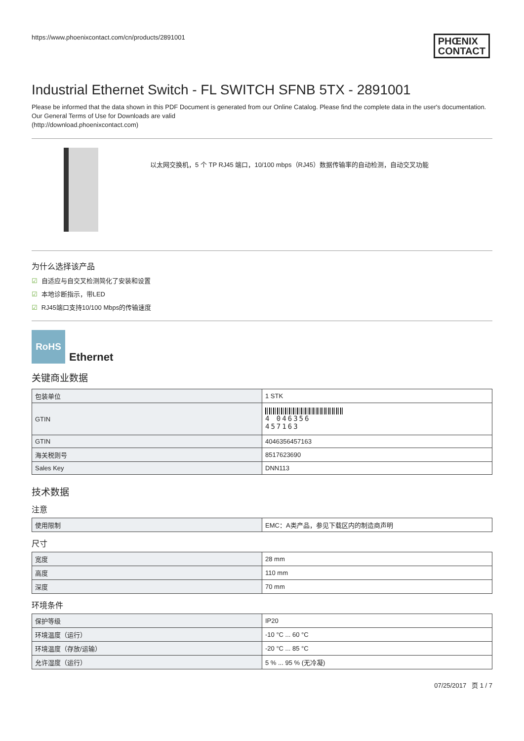https://www.phoenixcontact.com/cn/products/2891001
PHŒNIX
CONTACT
Industrial Ethernet Switch - FL SWITCH SFNB 5TX - 2891001
Please be informed that the data shown in this PDF Document is generated from our Online Catalog. Please find the complete data in the user's documentation. Our General Terms of Use for Downloads are valid
(http://download.phoenixcontact.com)
以太网交换机，5 个 TP RJ45 端口，10/100 mbps（RJ45）数据传输率的自动检测，自动交叉功能
为什么选择该产品
☑ 自适应与自交叉检测简化了安装和设置
☑ 本地诊断指示，带LED
☑ RJ45端口支持10/100 Mbps的传输速度
RoHS
Ethernet
关键商业数据
| 包装单位 | 1 STK |
| GTIN | 4 046356 457163 |
| GTIN | 4046356457163 |
| 海关税则号 | 8517623690 |
| Sales Key | DNN113 |
技术数据
注意
| 使用限制 | EMC：A类产品，参见下载区内的制造商声明 |
尺寸
| 宽度 | 28 mm |
| 高度 | 110 mm |
| 深度 | 70 mm |
环境条件
| 保护等级 | IP20 |
| 环境温度（运行） | -10 °C ... 60 °C |
| 环境温度（存放/运输） | -20 °C ... 85 °C |
| 允许湿度（运行） | 5 % ... 95 % (无冷凝) |
07/25/2017 页 1 / 7